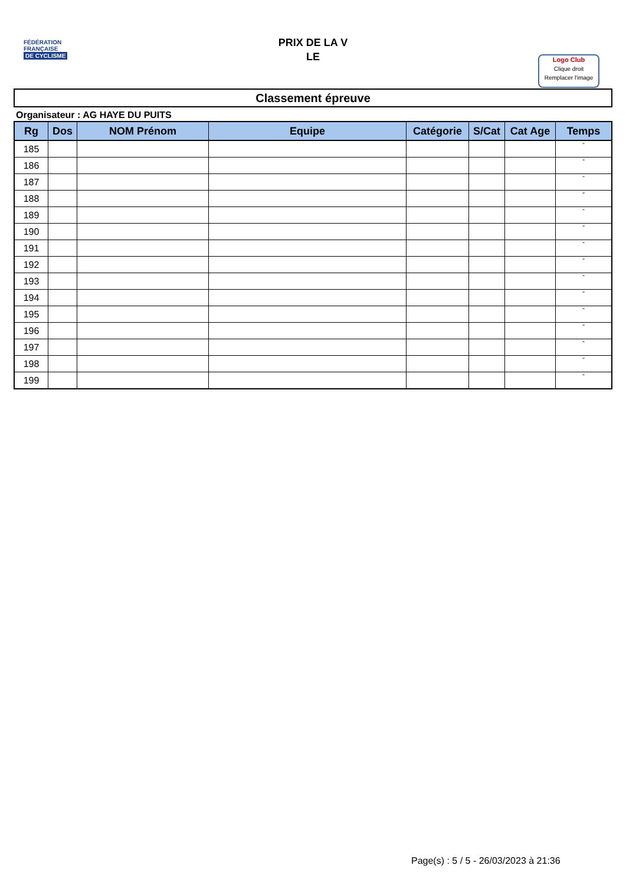FÉDÉRATION
FRANÇAISE
DE CYCLISME
PRIX DE LA V
LE
Logo Club
Clique droit
Remplacer l'image
Classement épreuve
Organisateur : AG HAYE DU PUITS
| Rg | Dos | NOM Prénom | Equipe | Catégorie | S/Cat | Cat Age | Temps |
| --- | --- | --- | --- | --- | --- | --- | --- |
| 185 | | | | | | | " |
| 186 | | | | | | | " |
| 187 | | | | | | | " |
| 188 | | | | | | | " |
| 189 | | | | | | | " |
| 190 | | | | | | | " |
| 191 | | | | | | | " |
| 192 | | | | | | | " |
| 193 | | | | | | | " |
| 194 | | | | | | | " |
| 195 | | | | | | | " |
| 196 | | | | | | | " |
| 197 | | | | | | | " |
| 198 | | | | | | | " |
| 199 | | | | | | | " |
Page(s) : 5 / 5 - 26/03/2023 à 21:36